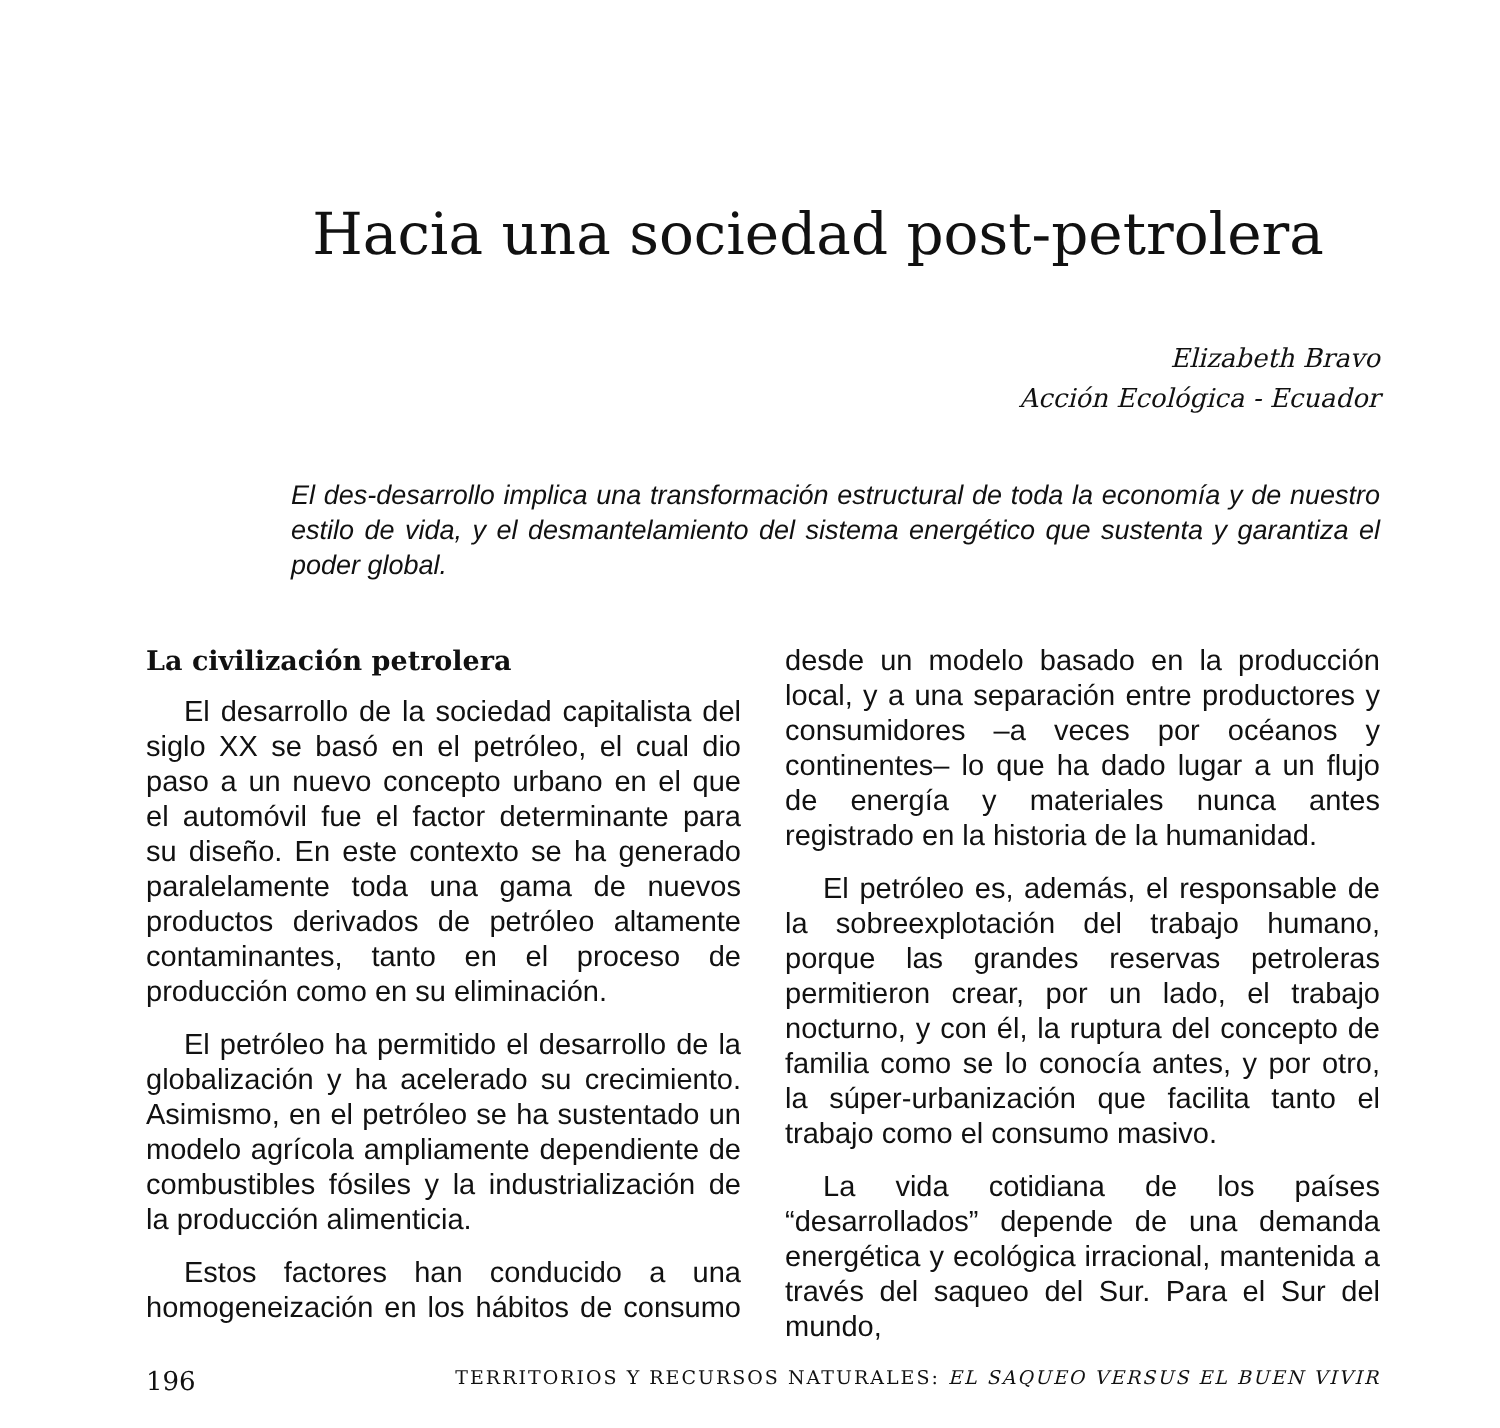Hacia una sociedad post-petrolera
Elizabeth Bravo
Acción Ecológica - Ecuador
El des-desarrollo implica una transformación estructural de toda la economía y de nuestro estilo de vida, y el desmantelamiento del sistema energético que sustenta y garantiza el poder global.
La civilización petrolera
El desarrollo de la sociedad capitalista del siglo XX se basó en el petróleo, el cual dio paso a un nuevo concepto urbano en el que el automóvil fue el factor determinante para su diseño. En este contexto se ha generado paralelamente toda una gama de nuevos productos derivados de petróleo altamente contaminantes, tanto en el proceso de producción como en su eliminación.
El petróleo ha permitido el desarrollo de la globalización y ha acelerado su crecimiento. Asimismo, en el petróleo se ha sustentado un modelo agrícola ampliamente dependiente de combustibles fósiles y la industrialización de la producción alimenticia.
Estos factores han conducido a una homogeneización en los hábitos de consumo desde un modelo basado en la producción local, y a una separación entre productores y consumidores –a veces por océanos y continentes– lo que ha dado lugar a un flujo de energía y materiales nunca antes registrado en la historia de la humanidad.
El petróleo es, además, el responsable de la sobreexplotación del trabajo humano, porque las grandes reservas petroleras permitieron crear, por un lado, el trabajo nocturno, y con él, la ruptura del concepto de familia como se lo conocía antes, y por otro, la súper-urbanización que facilita tanto el trabajo como el consumo masivo.
La vida cotidiana de los países “desarrollados” depende de una demanda energética y ecológica irracional, mantenida a través del saqueo del Sur. Para el Sur del mundo,
196 TERRITORIOS Y RECURSOS NATURALES: EL SAQUEO VERSUS EL BUEN VIVIR